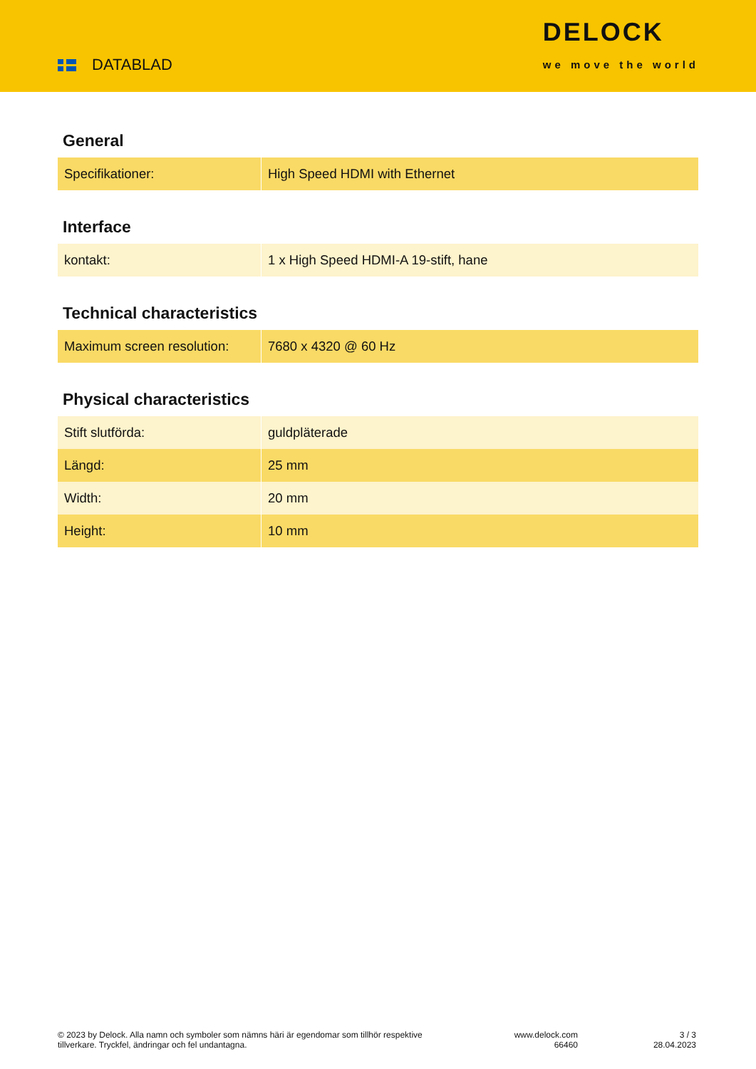DATABLAD
DELOCK
we move the world
General
| Specifikationer: | High Speed HDMI with Ethernet |
Interface
| kontakt: | 1 x High Speed HDMI-A 19-stift, hane |
Technical characteristics
| Maximum screen resolution: | 7680 x 4320 @ 60 Hz |
Physical characteristics
| Stift slutförda: | guldpläterade |
| Längd: | 25 mm |
| Width: | 20 mm |
| Height: | 10 mm |
© 2023 by Delock. Alla namn och symboler som nämns häri är egendomar som tillhör respektive tillverkare. Tryckfel, ändringar och fel undantagna.
www.delock.com
66460
3 / 3
28.04.2023